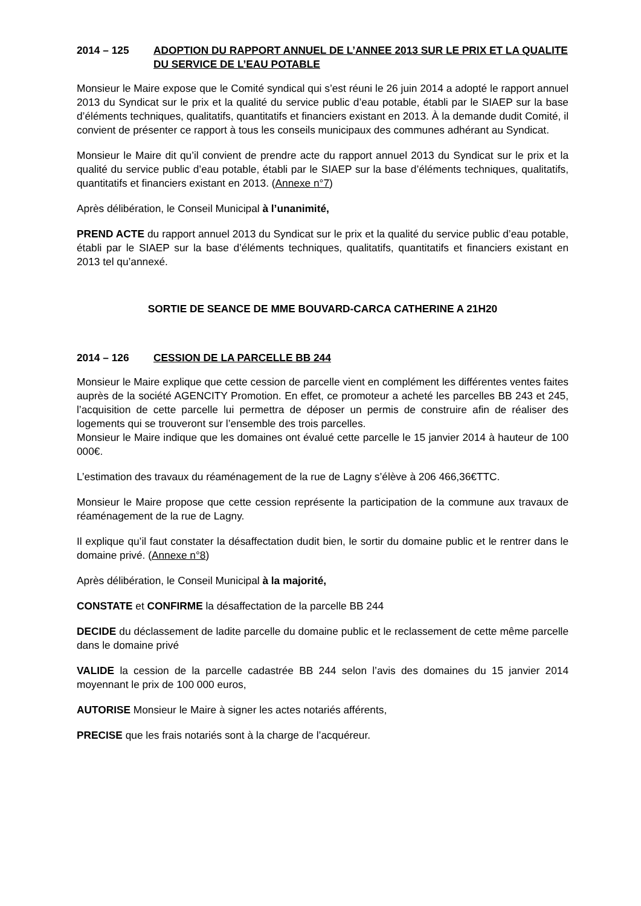2014 – 125 ADOPTION DU RAPPORT ANNUEL DE L’ANNEE 2013 SUR LE PRIX ET LA QUALITE DU SERVICE DE L’EAU POTABLE
Monsieur le Maire expose que le Comité syndical qui s’est réuni le 26 juin 2014 a adopté le rapport annuel 2013 du Syndicat sur le prix et la qualité du service public d’eau potable, établi par le SIAEP sur la base d’éléments techniques, qualitatifs, quantitatifs et financiers existant en 2013. À la demande dudit Comité, il convient de présenter ce rapport à tous les conseils municipaux des communes adhérant au Syndicat.
Monsieur le Maire dit qu’il convient de prendre acte du rapport annuel 2013 du Syndicat sur le prix et la qualité du service public d’eau potable, établi par le SIAEP sur la base d’éléments techniques, qualitatifs, quantitatifs et financiers existant en 2013. (Annexe n°7)
Après délibération, le Conseil Municipal à l’unanimité,
PREND ACTE du rapport annuel 2013 du Syndicat sur le prix et la qualité du service public d’eau potable, établi par le SIAEP sur la base d’éléments techniques, qualitatifs, quantitatifs et financiers existant en 2013 tel qu’annexé.
SORTIE DE SEANCE DE MME BOUVARD-CARCA CATHERINE A 21H20
2014 – 126 CESSION DE LA PARCELLE BB 244
Monsieur le Maire explique que cette cession de parcelle vient en complément les différentes ventes faites auprès de la société AGENCITY Promotion. En effet, ce promoteur a acheté les parcelles BB 243 et 245, l’acquisition de cette parcelle lui permettra de déposer un permis de construire afin de réaliser des logements qui se trouveront sur l’ensemble des trois parcelles.
Monsieur le Maire indique que les domaines ont évalué cette parcelle le 15 janvier 2014 à hauteur de 100 000€.
L’estimation des travaux du réaménagement de la rue de Lagny s’élève à 206 466,36€TTC.
Monsieur le Maire propose que cette cession représente la participation de la commune aux travaux de réaménagement de la rue de Lagny.
Il explique qu’il faut constater la désaffectation dudit bien, le sortir du domaine public et le rentrer dans le domaine privé. (Annexe n°8)
Après délibération, le Conseil Municipal à la majorité,
CONSTATE et CONFIRME la désaffectation de la parcelle BB 244
DECIDE du déclassement de ladite parcelle du domaine public et le reclassement de cette même parcelle dans le domaine privé
VALIDE la cession de la parcelle cadastrée BB 244 selon l’avis des domaines du 15 janvier 2014 moyennant le prix de 100 000 euros,
AUTORISE Monsieur le Maire à signer les actes notariés afférents,
PRECISE que les frais notariés sont à la charge de l’acquéreur.